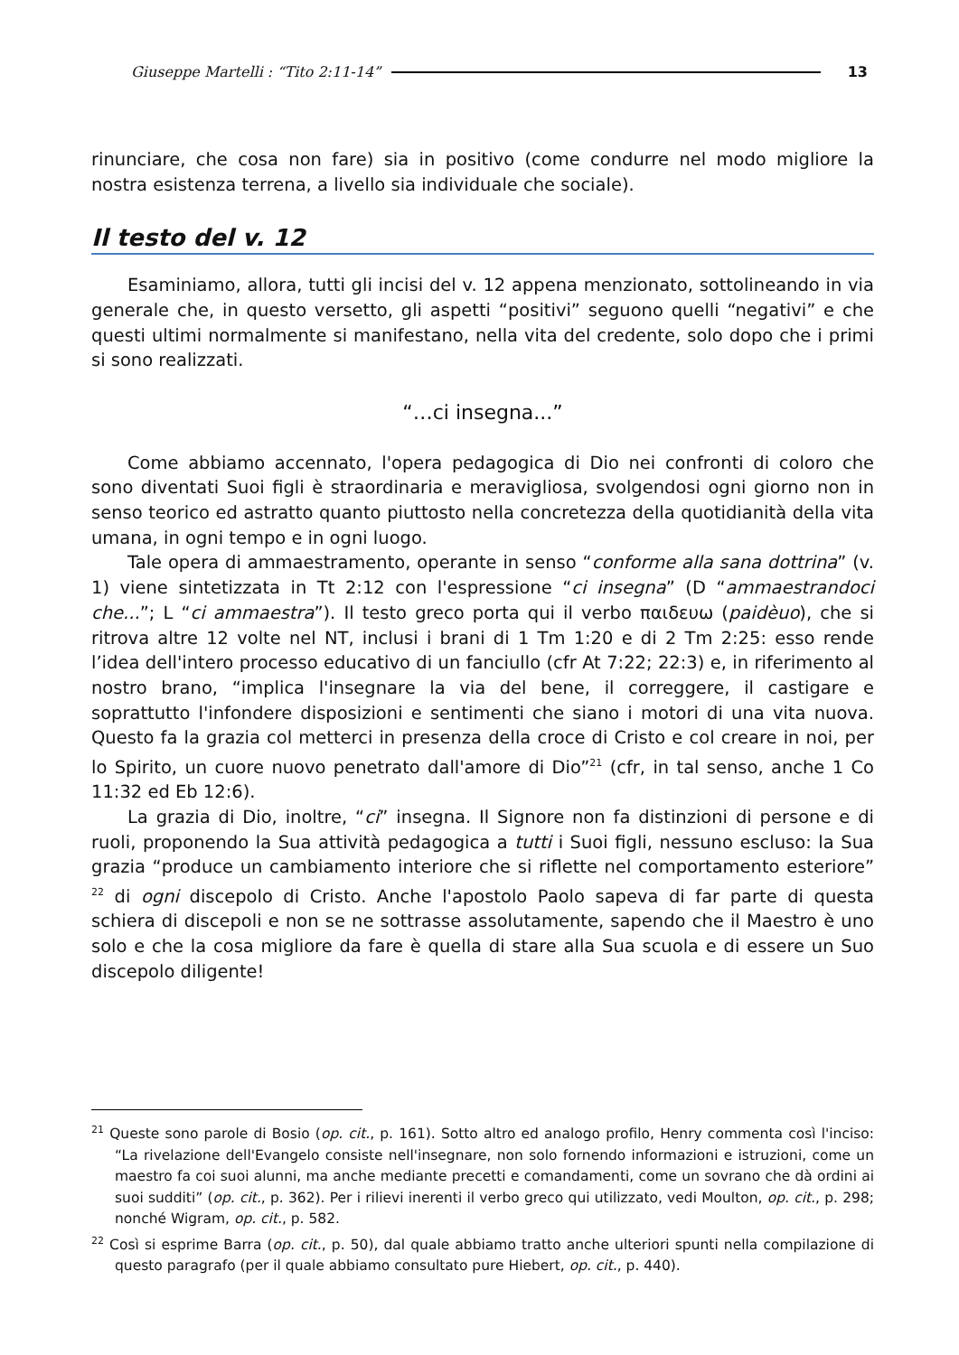Giuseppe Martelli : “Tito 2:11-14” 13
rinunciare, che cosa non fare) sia in positivo (come condurre nel modo migliore la nostra esistenza terrena, a livello sia individuale che sociale).
Il testo del v. 12
Esaminiamo, allora, tutti gli incisi del v. 12 appena menzionato, sottolineando in via generale che, in questo versetto, gli aspetti “positivi” seguono quelli “negativi” e che questi ultimi normalmente si manifestano, nella vita del credente, solo dopo che i primi si sono realizzati.
“…ci insegna...”
Come abbiamo accennato, l'opera pedagogica di Dio nei confronti di coloro che sono diventati Suoi figli è straordinaria e meravigliosa, svolgendosi ogni giorno non in senso teorico ed astratto quanto piuttosto nella concretezza della quotidianità della vita umana, in ogni tempo e in ogni luogo.
Tale opera di ammaestramento, operante in senso “conforme alla sana dottrina” (v. 1) viene sintetizzata in Tt 2:12 con l'espressione “ci insegna” (D “ammaestrandoci che...”; L “ci ammaestra”). Il testo greco porta qui il verbo παιδευω (paidèuo), che si ritrova altre 12 volte nel NT, inclusi i brani di 1 Tm 1:20 e di 2 Tm 2:25: esso rende l’idea dell'intero processo educativo di un fanciullo (cfr At 7:22; 22:3) e, in riferimento al nostro brano, “implica l'insegnare la via del bene, il correggere, il castigare e soprattutto l'infondere disposizioni e sentimenti che siano i motori di una vita nuova. Questo fa la grazia col metterci in presenza della croce di Cristo e col creare in noi, per lo Spirito, un cuore nuovo penetrato dall'amore di Dio”<sup>21</sup> (cfr, in tal senso, anche 1 Co 11:32 ed Eb 12:6).
La grazia di Dio, inoltre, “ci” insegna. Il Signore non fa distinzioni di persone e di ruoli, proponendo la Sua attività pedagogica a tutti i Suoi figli, nessuno escluso: la Sua grazia “produce un cambiamento interiore che si riflette nel comportamento esteriore” <sup>22</sup> di ogni discepolo di Cristo. Anche l'apostolo Paolo sapeva di far parte di questa schiera di discepoli e non se ne sottrasse assolutamente, sapendo che il Maestro è uno solo e che la cosa migliore da fare è quella di stare alla Sua scuola e di essere un Suo discepolo diligente!
<sup>21</sup> Queste sono parole di Bosio (op. cit., p. 161). Sotto altro ed analogo profilo, Henry commenta così l'inciso: “La rivelazione dell'Evangelo consiste nell'insegnare, non solo fornendo informazioni e istruzioni, come un maestro fa coi suoi alunni, ma anche mediante precetti e comandamenti, come un sovrano che dà ordini ai suoi sudditi” (op. cit., p. 362). Per i rilievi inerenti il verbo greco qui utilizzato, vedi Moulton, op. cit., p. 298; nonché Wigram, op. cit., p. 582.
<sup>22</sup> Così si esprime Barra (op. cit., p. 50), dal quale abbiamo tratto anche ulteriori spunti nella compilazione di questo paragrafo (per il quale abbiamo consultato pure Hiebert, op. cit., p. 440).